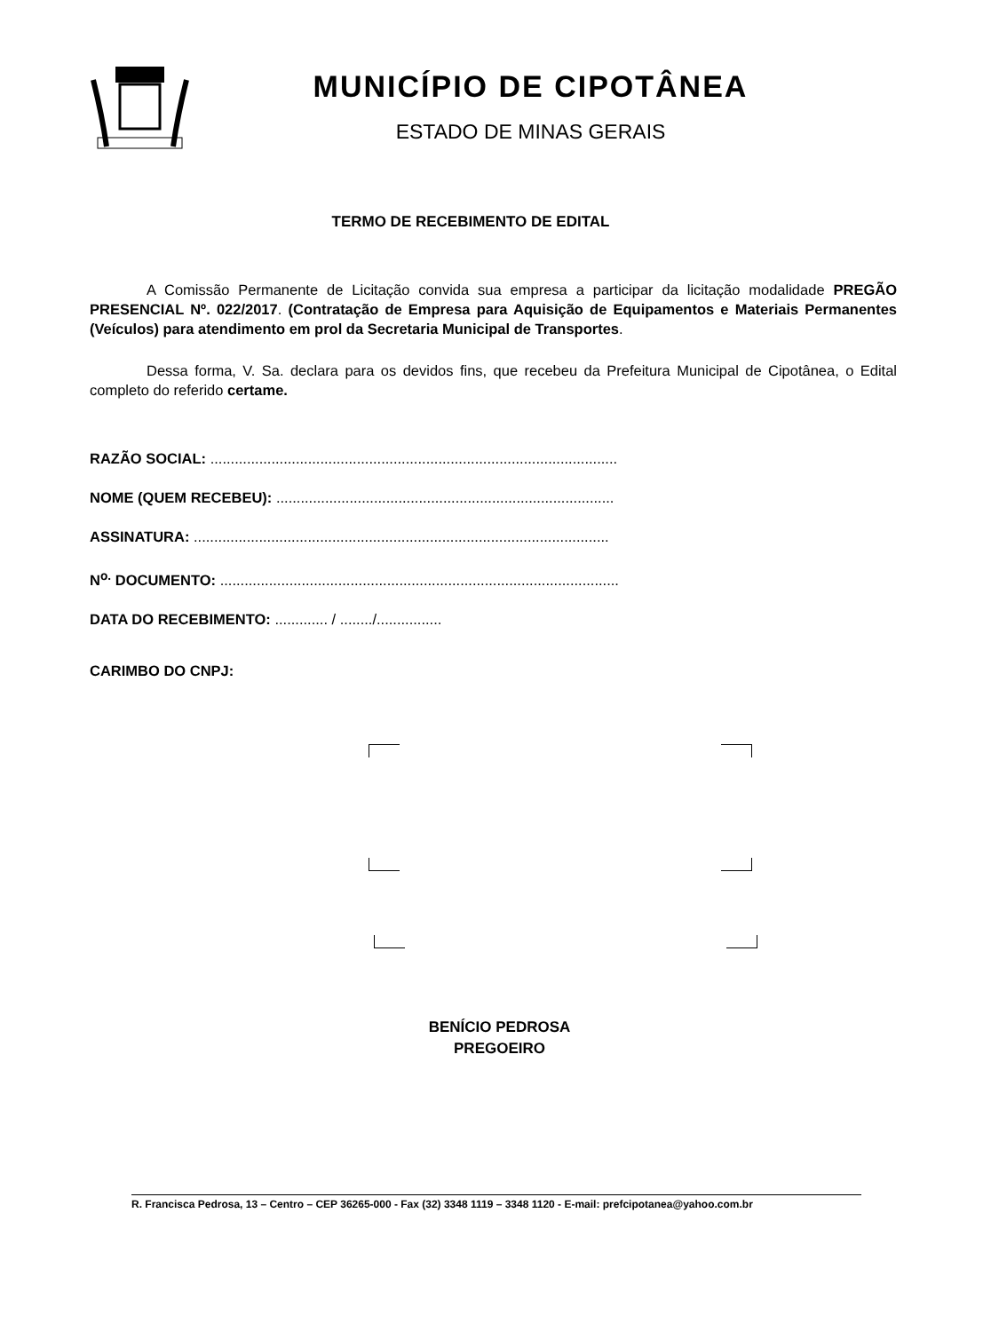MUNICÍPIO DE CIPOTÂNEA
ESTADO DE MINAS GERAIS
TERMO DE RECEBIMENTO DE EDITAL
A Comissão Permanente de Licitação convida sua empresa a participar da licitação modalidade PREGÃO PRESENCIAL Nº. 022/2017. (Contratação de Empresa para Aquisição de Equipamentos e Materiais Permanentes (Veículos) para atendimento em prol da Secretaria Municipal de Transportes.
Dessa forma, V. Sa. declara para os devidos fins, que recebeu da Prefeitura Municipal de Cipotânea, o Edital completo do referido certame.
RAZÃO SOCIAL: ....................................................................................................
NOME (QUEM RECEBEU): ...................................................................................
ASSINATURA: ......................................................................................................
N<sup>o.</sup> DOCUMENTO: ..................................................................................................
DATA DO RECEBIMENTO: ............. / ......../................
CARIMBO DO CNPJ:
BENÍCIO PEDROSA
PREGOEIRO
R. Francisca Pedrosa, 13 – Centro – CEP 36265-000 - Fax (32) 3348 1119 – 3348 1120 - E-mail: prefcipotanea@yahoo.com.br